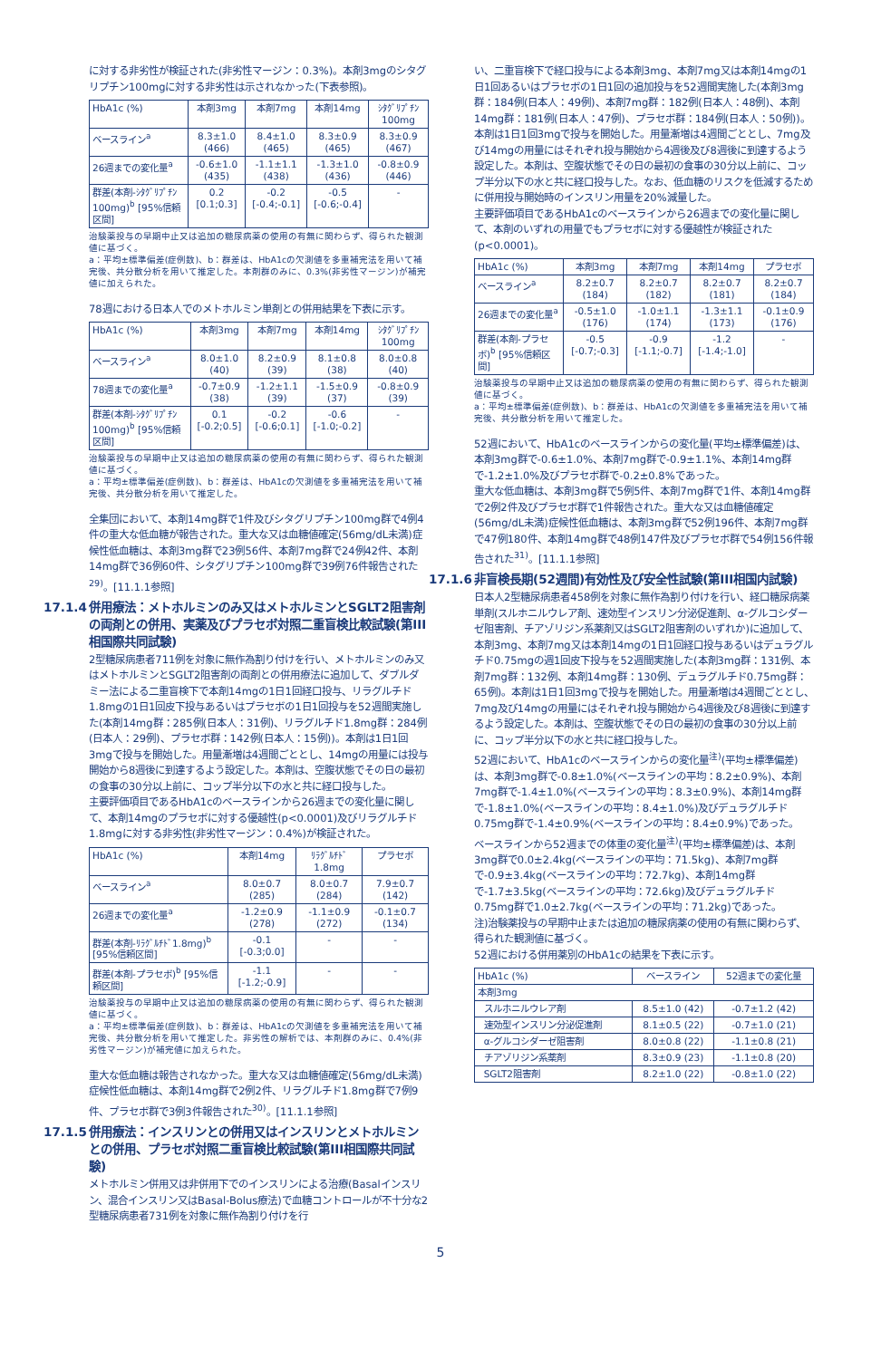に対する非劣性が検証された(非劣性マージン：0.3%)。本剤3mgのシタグリプチン100mgに対する非劣性は示されなかった(下表参照)。
| HbA1c (%) | 本剤3mg | 本剤7mg | 本剤14mg | ｼﾀｸﾞﾘﾌﾟﾁﾝ 100mg |
| --- | --- | --- | --- | --- |
| ベースライン<sup>a</sup> | 8.3±1.0 (466) | 8.4±1.0 (465) | 8.3±0.9 (465) | 8.3±0.9 (467) |
| 26週までの変化量<sup>a</sup> | -0.6±1.0 (435) | -1.1±1.1 (438) | -1.3±1.0 (436) | -0.8±0.9 (446) |
| 群差(本剤-ｼﾀｸﾞﾘﾌﾟﾁﾝ100mg)<sup>b</sup> [95%信頼区間] | 0.2 [0.1;0.3] | -0.2 [-0.4;-0.1] | -0.5 [-0.6;-0.4] | - |
治験薬投与の早期中止又は追加の糖尿病薬の使用の有無に関わらず、得られた観測値に基づく。
a：平均±標準偏差(症例数)、b：群差は、HbA1cの欠測値を多重補完法を用いて補完後、共分散分析を用いて推定した。本剤群のみに、0.3%(非劣性マージン)が補完値に加えられた。
78週における日本人でのメトホルミン単剤との併用結果を下表に示す。
| HbA1c (%) | 本剤3mg | 本剤7mg | 本剤14mg | ｼﾀｸﾞﾘﾌﾟﾁﾝ 100mg |
| --- | --- | --- | --- | --- |
| ベースライン<sup>a</sup> | 8.0±1.0 (40) | 8.2±0.9 (39) | 8.1±0.8 (38) | 8.0±0.8 (40) |
| 78週までの変化量<sup>a</sup> | -0.7±0.9 (38) | -1.2±1.1 (39) | -1.5±0.9 (37) | -0.8±0.9 (39) |
| 群差(本剤-ｼﾀｸﾞﾘﾌﾟﾁﾝ100mg)<sup>b</sup> [95%信頼区間] | 0.1 [-0.2;0.5] | -0.2 [-0.6;0.1] | -0.6 [-1.0;-0.2] | - |
治験薬投与の早期中止又は追加の糖尿病薬の使用の有無に関わらず、得られた観測値に基づく。
a：平均±標準偏差(症例数)、b：群差は、HbA1cの欠測値を多重補完法を用いて補完後、共分散分析を用いて推定した。
全集団において、本剤14mg群で1件及びシタグリプチン100mg群で4例4件の重大な低血糖が報告された。重大な又は血糖値確定(56mg/dL未満)症候性低血糖は、本剤3mg群で23例56件、本剤7mg群で24例42件、本剤14mg群で36例60件、シタグリプチン100mg群で39例76件報告された<sup>29)</sup>。[11.1.1参照]
17.1.4 併用療法：メトホルミンのみ又はメトホルミンとSGLT2阻害剤の両剤との併用、実薬及びプラセボ対照二重盲検比較試験(第III相国際共同試験)
2型糖尿病患者711例を対象に無作為割り付けを行い、メトホルミンのみ又はメトホルミンとSGLT2阻害剤の両剤との併用療法に追加して、ダブルダミー法による二重盲検下で本剤14mgの1日1回経口投与、リラグルチド1.8mgの1日1回皮下投与あるいはプラセボの1日1回投与を52週間実施した(本剤14mg群：285例(日本人：31例)、リラグルチド1.8mg群：284例(日本人：29例)、プラセボ群：142例(日本人：15例))。本剤は1日1回3mgで投与を開始した。用量漸増は4週間ごととし、14mgの用量には投与開始から8週後に到達するよう設定した。本剤は、空腹状態でその日の最初の食事の30分以上前に、コップ半分以下の水と共に経口投与した。
主要評価項目であるHbA1cのベースラインから26週までの変化量に関して、本剤14mgのプラセボに対する優越性(p<0.0001)及びリラグルチド1.8mgに対する非劣性(非劣性マージン：0.4%)が検証された。
| HbA1c (%) | 本剤14mg | ﾘﾗｸﾞﾙﾁﾄﾞ 1.8mg | プラセボ |
| --- | --- | --- | --- |
| ベースライン<sup>a</sup> | 8.0±0.7 (285) | 8.0±0.7 (284) | 7.9±0.7 (142) |
| 26週までの変化量<sup>a</sup> | -1.2±0.9 (278) | -1.1±0.9 (272) | -0.1±0.7 (134) |
| 群差(本剤-ﾘﾗｸﾞﾙﾁﾄﾞ1.8mg)<sup>b</sup> [95%信頼区間] | -0.1 [-0.3;0.0] | - | - |
| 群差(本剤-プラセボ)<sup>b</sup> [95%信頼区間] | -1.1 [-1.2;-0.9] | - | - |
治験薬投与の早期中止又は追加の糖尿病薬の使用の有無に関わらず、得られた観測値に基づく。
a：平均±標準偏差(症例数)、b：群差は、HbA1cの欠測値を多重補完法を用いて補完後、共分散分析を用いて推定した。非劣性の解析では、本剤群のみに、0.4%(非劣性マージン)が補完値に加えられた。
重大な低血糖は報告されなかった。重大な又は血糖値確定(56mg/dL未満)症候性低血糖は、本剤14mg群で2例2件、リラグルチド1.8mg群で7例9件、プラセボ群で3例3件報告された<sup>30)</sup>。[11.1.1参照]
17.1.5 併用療法：インスリンとの併用又はインスリンとメトホルミンとの併用、プラセボ対照二重盲検比較試験(第III相国際共同試験)
メトホルミン併用又は非併用下でのインスリンによる治療(Basalインスリン、混合インスリン又はBasal-Bolus療法)で血糖コントロールが不十分な2型糖尿病患者731例を対象に無作為割り付けを行
い、二重盲検下で経口投与による本剤3mg、本剤7mg又は本剤14mgの1日1回あるいはプラセボの1日1回の追加投与を52週間実施した(本剤3mg群：184例(日本人：49例)、本剤7mg群：182例(日本人：48例)、本剤14mg群：181例(日本人：47例)、プラセボ群：184例(日本人：50例))。本剤は1日1回3mgで投与を開始した。用量漸増は4週間ごととし、7mg及び14mgの用量にはそれぞれ投与開始から4週後及び8週後に到達するよう設定した。本剤は、空腹状態でその日の最初の食事の30分以上前に、コップ半分以下の水と共に経口投与した。なお、低血糖のリスクを低減するために併用投与開始時のインスリン用量を20%減量した。
主要評価項目であるHbA1cのベースラインから26週までの変化量に関して、本剤のいずれの用量でもプラセボに対する優越性が検証された(p<0.0001)。
| HbA1c (%) | 本剤3mg | 本剤7mg | 本剤14mg | プラセボ |
| --- | --- | --- | --- | --- |
| ベースライン<sup>a</sup> | 8.2±0.7 (184) | 8.2±0.7 (182) | 8.2±0.7 (181) | 8.2±0.7 (184) |
| 26週までの変化量<sup>a</sup> | -0.5±1.0 (176) | -1.0±1.1 (174) | -1.3±1.1 (173) | -0.1±0.9 (176) |
| 群差(本剤-プラセボ)<sup>b</sup> [95%信頼区間] | -0.5 [-0.7;-0.3] | -0.9 [-1.1;-0.7] | -1.2 [-1.4;-1.0] | - |
治験薬投与の早期中止又は追加の糖尿病薬の使用の有無に関わらず、得られた観測値に基づく。
a：平均±標準偏差(症例数)、b：群差は、HbA1cの欠測値を多重補完法を用いて補完後、共分散分析を用いて推定した。
52週において、HbA1cのベースラインからの変化量(平均±標準偏差)は、本剤3mg群で-0.6±1.0%、本剤7mg群で-0.9±1.1%、本剤14mg群で-1.2±1.0%及びプラセボ群で-0.2±0.8%であった。
重大な低血糖は、本剤3mg群で5例5件、本剤7mg群で1件、本剤14mg群で2例2件及びプラセボ群で1件報告された。重大な又は血糖値確定(56mg/dL未満)症候性低血糖は、本剤3mg群で52例196件、本剤7mg群で47例180件、本剤14mg群で48例147件及びプラセボ群で54例156件報告された<sup>31)</sup>。[11.1.1参照]
17.1.6 非盲検長期(52週間)有効性及び安全性試験(第III相国内試験)
日本人2型糖尿病患者458例を対象に無作為割り付けを行い、経口糖尿病薬単剤(スルホニルウレア剤、速効型インスリン分泌促進剤、α-グルコシダーゼ阻害剤、チアゾリジン系薬剤又はSGLT2阻害剤のいずれか)に追加して、本剤3mg、本剤7mg又は本剤14mgの1日1回経口投与あるいはデュラグルチド0.75mgの週1回皮下投与を52週間実施した(本剤3mg群：131例、本剤7mg群：132例、本剤14mg群：130例、デュラグルチド0.75mg群：65例)。本剤は1日1回3mgで投与を開始した。用量漸増は4週間ごととし、7mg及び14mgの用量にはそれぞれ投与開始から4週後及び8週後に到達するよう設定した。本剤は、空腹状態でその日の最初の食事の30分以上前に、コップ半分以下の水と共に経口投与した。
52週において、HbA1cのベースラインからの変化量<sup>注)</sup>(平均±標準偏差)は、本剤3mg群で-0.8±1.0%(ベースラインの平均：8.2±0.9%)、本剤7mg群で-1.4±1.0%(ベースラインの平均：8.3±0.9%)、本剤14mg群で-1.8±1.0%(ベースラインの平均：8.4±1.0%)及びデュラグルチド0.75mg群で-1.4±0.9%(ベースラインの平均：8.4±0.9%)であった。
ベースラインから52週までの体重の変化量<sup>注)</sup>(平均±標準偏差)は、本剤3mg群で0.0±2.4kg(ベースラインの平均：71.5kg)、本剤7mg群で-0.9±3.4kg(ベースラインの平均：72.7kg)、本剤14mg群で-1.7±3.5kg(ベースラインの平均：72.6kg)及びデュラグルチド0.75mg群で1.0±2.7kg(ベースラインの平均：71.2kg)であった。
注)治験薬投与の早期中止または追加の糖尿病薬の使用の有無に関わらず、得られた観測値に基づく。
52週における併用薬別のHbA1cの結果を下表に示す。
| HbA1c (%) | ベースライン | 52週までの変化量 |
| --- | --- | --- |
| 本剤3mg | | |
| スルホニルウレア剤 | 8.5±1.0 (42) | -0.7±1.2 (42) |
| 速効型インスリン分泌促進剤 | 8.1±0.5 (22) | -0.7±1.0 (21) |
| α-グルコシダーゼ阻害剤 | 8.0±0.8 (22) | -1.1±0.8 (21) |
| チアゾリジン系薬剤 | 8.3±0.9 (23) | -1.1±0.8 (20) |
| SGLT2阻害剤 | 8.2±1.0 (22) | -0.8±1.0 (22) |
5